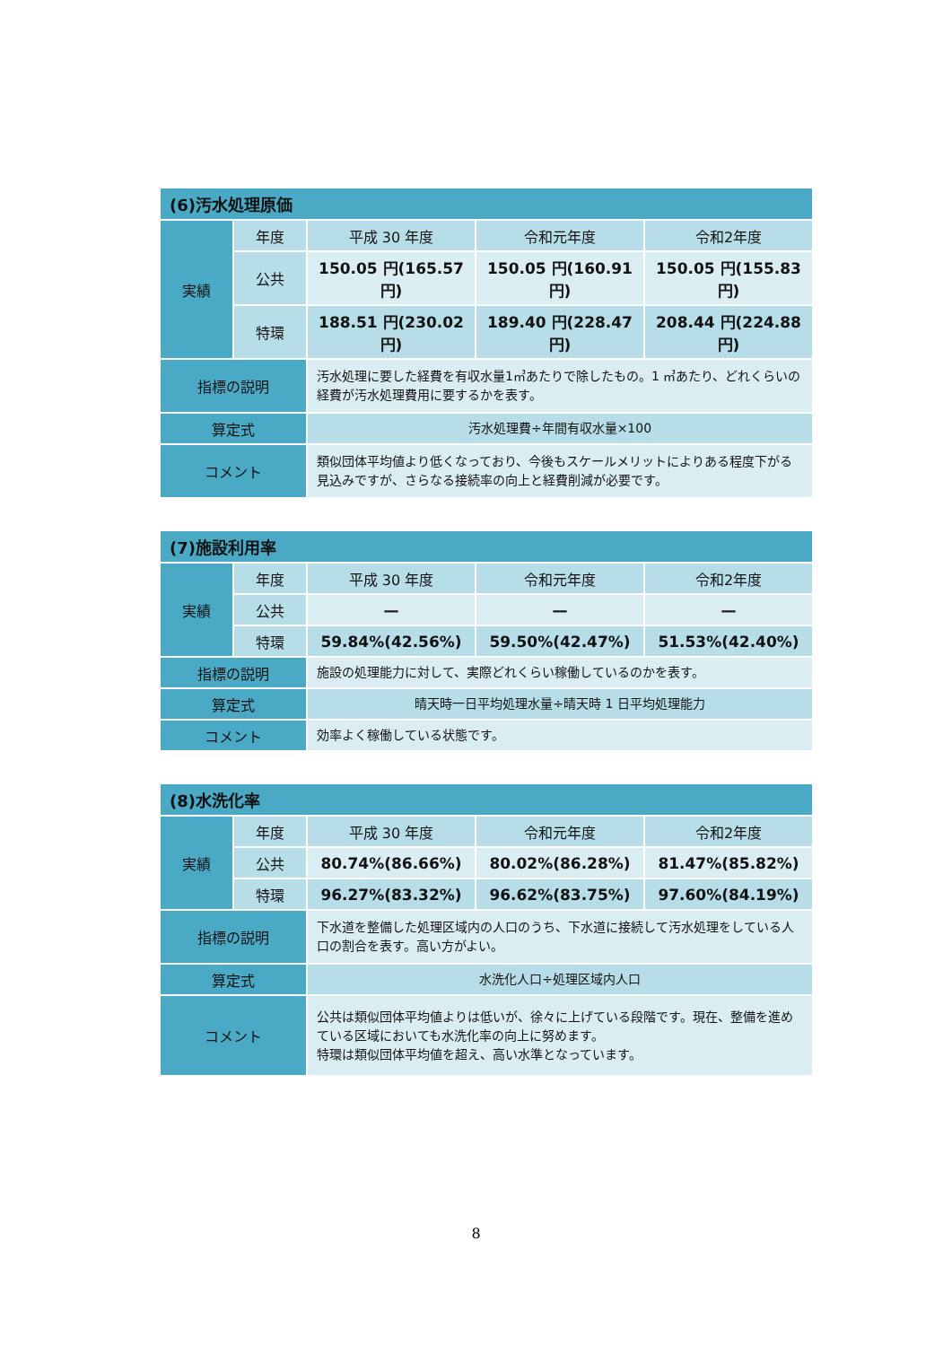| (6)汚水処理原価 | | | | |
| --- | --- | --- | --- | --- |
| 実績 | 年度 | 平成 30 年度 | 令和元年度 | 令和2年度 |
| | 公共 | 150.05 円(165.57 円) | 150.05 円(160.91 円) | 150.05 円(155.83 円) |
| | 特環 | 188.51 円(230.02 円) | 189.40 円(228.47 円) | 208.44 円(224.88 円) |
| 指標の説明 | | 汚水処理に要した経費を有収水量1㎥あたりで除したもの。1 ㎥あたり、どれくらいの経費が汚水処理費用に要するかを表す。 | | |
| 算定式 | | 汚水処理費÷年間有収水量×100 | | |
| コメント | | 類似団体平均値より低くなっており、今後もスケールメリットによりある程度下がる見込みですが、さらなる接続率の向上と経費削減が必要です。 | | |
| (7)施設利用率 | | | | |
| --- | --- | --- | --- | --- |
| 実績 | 年度 | 平成 30 年度 | 令和元年度 | 令和2年度 |
| | 公共 | — | — | — |
| | 特環 | 59.84%(42.56%) | 59.50%(42.47%) | 51.53%(42.40%) |
| 指標の説明 | | 施設の処理能力に対して、実際どれくらい稼働しているのかを表す。 | | |
| 算定式 | | 晴天時一日平均処理水量÷晴天時 1 日平均処理能力 | | |
| コメント | | 効率よく稼働している状態です。 | | |
| (8)水洗化率 | | | | |
| --- | --- | --- | --- | --- |
| 実績 | 年度 | 平成 30 年度 | 令和元年度 | 令和2年度 |
| | 公共 | 80.74%(86.66%) | 80.02%(86.28%) | 81.47%(85.82%) |
| | 特環 | 96.27%(83.32%) | 96.62%(83.75%) | 97.60%(84.19%) |
| 指標の説明 | | 下水道を整備した処理区域内の人口のうち、下水道に接続して汚水処理をしている人口の割合を表す。高い方がよい。 | | |
| 算定式 | | 水洗化人口÷処理区域内人口 | | |
| コメント | | 公共は類似団体平均値よりは低いが、徐々に上げている段階です。現在、整備を進めている区域においても水洗化率の向上に努めます。 特環は類似団体平均値を超え、高い水準となっています。 | | |
8